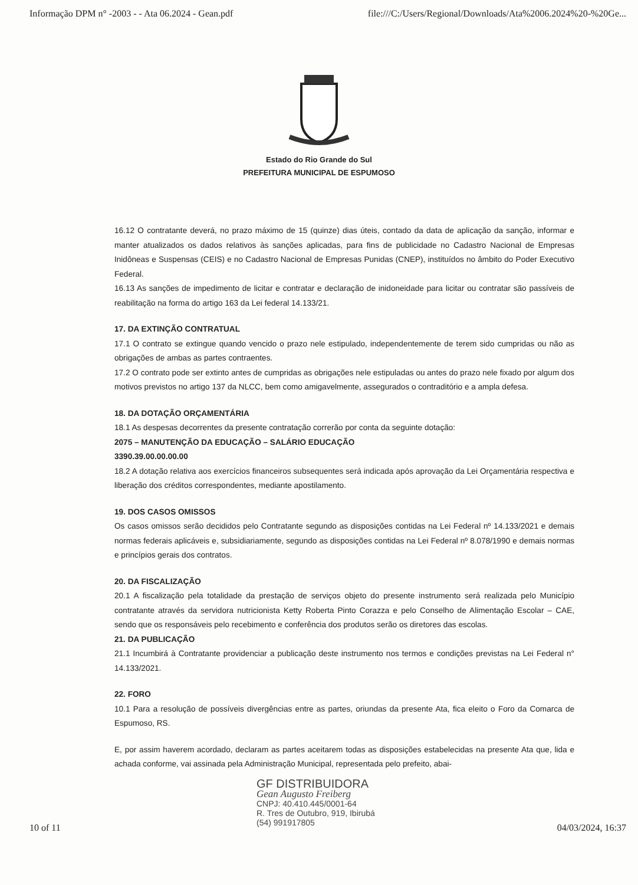Informação DPM n° -2003 - - Ata 06.2024 - Gean.pdf file:///C:/Users/Regional/Downloads/Ata%2006.2024%20-%20Ge...
Estado do Rio Grande do Sul
PREFEITURA MUNICIPAL DE ESPUMOSO
16.12 O contratante deverá, no prazo máximo de 15 (quinze) dias úteis, contado da data de aplicação da sanção, informar e manter atualizados os dados relativos às sanções aplicadas, para fins de publicidade no Cadastro Nacional de Empresas Inidôneas e Suspensas (CEIS) e no Cadastro Nacional de Empresas Punidas (CNEP), instituídos no âmbito do Poder Executivo Federal.
16.13 As sanções de impedimento de licitar e contratar e declaração de inidoneidade para licitar ou contratar são passíveis de reabilitação na forma do artigo 163 da Lei federal 14.133/21.
17. DA EXTINÇÃO CONTRATUAL
17.1 O contrato se extingue quando vencido o prazo nele estipulado, independentemente de terem sido cumpridas ou não as obrigações de ambas as partes contraentes.
17.2 O contrato pode ser extinto antes de cumpridas as obrigações nele estipuladas ou antes do prazo nele fixado por algum dos motivos previstos no artigo 137 da NLCC, bem como amigavelmente, assegurados o contraditório e a ampla defesa.
18. DA DOTAÇÃO ORÇAMENTÁRIA
18.1 As despesas decorrentes da presente contratação correrão por conta da seguinte dotação:
2075 – MANUTENÇÃO DA EDUCAÇÃO – SALÁRIO EDUCAÇÃO
3390.39.00.00.00.00
18.2 A dotação relativa aos exercícios financeiros subsequentes será indicada após aprovação da Lei Orçamentária respectiva e liberação dos créditos correspondentes, mediante apostilamento.
19. DOS CASOS OMISSOS
Os casos omissos serão decididos pelo Contratante segundo as disposições contidas na Lei Federal nº 14.133/2021 e demais normas federais aplicáveis e, subsidiariamente, segundo as disposições contidas na Lei Federal nº 8.078/1990 e demais normas e princípios gerais dos contratos.
20. DA FISCALIZAÇÃO
20.1 A fiscalização pela totalidade da prestação de serviços objeto do presente instrumento será realizada pelo Município contratante através da servidora nutricionista Ketty Roberta Pinto Corazza e pelo Conselho de Alimentação Escolar – CAE, sendo que os responsáveis pelo recebimento e conferência dos produtos serão os diretores das escolas.
21. DA PUBLICAÇÃO
21.1 Incumbirá à Contratante providenciar a publicação deste instrumento nos termos e condições previstas na Lei Federal n° 14.133/2021.
22. FORO
10.1 Para a resolução de possíveis divergências entre as partes, oriundas da presente Ata, fica eleito o Foro da Comarca de Espumoso, RS.
E, por assim haverem acordado, declaram as partes aceitarem todas as disposições estabelecidas na presente Ata que, lida e achada conforme, vai assinada pela Administração Municipal, representada pelo prefeito, abai-
GF DISTRIBUIDORA
Gean Augusto Freiberg
CNPJ: 40.410.445/0001-64
R. Tres de Outubro, 919, Ibirubá
(54) 991917805
10 of 11 04/03/2024, 16:37